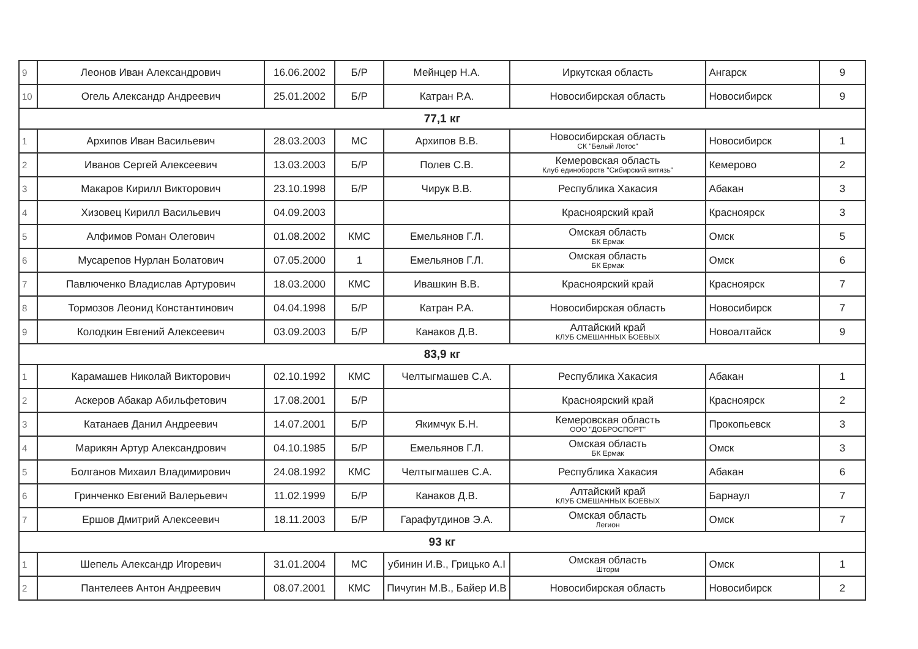| 9 | Леонов Иван Александрович | 16.06.2002 | Б/Р | Мейнцер Н.А. | Иркутская область | Ангарск | 9 |
| 10 | Огель Александр Андреевич | 25.01.2002 | Б/Р | Катран Р.А. | Новосибирская область | Новосибирск | 9 |
| 77,1 кг | | | | | | | |
| 1 | Архипов Иван Васильевич | 28.03.2003 | МС | Архипов В.В. | Новосибирская область СК "Белый Лотос" | Новосибирск | 1 |
| 2 | Иванов Сергей Алексеевич | 13.03.2003 | Б/Р | Полев С.В. | Кемеровская область Клуб единоборств "Сибирский витязь" | Кемерово | 2 |
| 3 | Макаров Кирилл Викторович | 23.10.1998 | Б/Р | Чирук В.В. | Республика Хакасия | Абакан | 3 |
| 4 | Хизовец Кирилл Васильевич | 04.09.2003 | | | Красноярский край | Красноярск | 3 |
| 5 | Алфимов Роман Олегович | 01.08.2002 | КМС | Емельянов Г.Л. | Омская область БК Ермак | Омск | 5 |
| 6 | Мусарепов Нурлан Болатович | 07.05.2000 | 1 | Емельянов Г.Л. | Омская область БК Ермак | Омск | 6 |
| 7 | Павлюченко Владислав Артурович | 18.03.2000 | КМС | Ивашкин В.В. | Красноярский край | Красноярск | 7 |
| 8 | Тормозов Леонид Константинович | 04.04.1998 | Б/Р | Катран Р.А. | Новосибирская область | Новосибирск | 7 |
| 9 | Колодкин Евгений Алексеевич | 03.09.2003 | Б/Р | Канаков Д.В. | Алтайский край КЛУБ СМЕШАННЫХ БОЕВЫХ | Новоалтайск | 9 |
| 83,9 кг | | | | | | | |
| 1 | Карамашев Николай Викторович | 02.10.1992 | КМС | Челтыгмашев С.А. | Республика Хакасия | Абакан | 1 |
| 2 | Аскеров Абакар Абильфетович | 17.08.2001 | Б/Р | | Красноярский край | Красноярск | 2 |
| 3 | Катанаев Данил Андреевич | 14.07.2001 | Б/Р | Якимчук Б.Н. | Кемеровская область ООО "ДОБРОСПОРТ" | Прокопьевск | 3 |
| 4 | Марикян Артур Александрович | 04.10.1985 | Б/Р | Емельянов Г.Л. | Омская область БК Ермак | Омск | 3 |
| 5 | Болганов Михаил Владимирович | 24.08.1992 | КМС | Челтыгмашев С.А. | Республика Хакасия | Абакан | 6 |
| 6 | Гринченко Евгений Валерьевич | 11.02.1999 | Б/Р | Канаков Д.В. | Алтайский край КЛУБ СМЕШАННЫХ БОЕВЫХ | Барнаул | 7 |
| 7 | Ершов Дмитрий Алексеевич | 18.11.2003 | Б/Р | Гарафутдинов Э.А. | Омская область Легион | Омск | 7 |
| 93 кг | | | | | | | |
| 1 | Шепель Александр Игоревич | 31.01.2004 | МС | убинин И.В., Грицько А.І | Омская область Шторм | Омск | 1 |
| 2 | Пантелеев Антон Андреевич | 08.07.2001 | КМС | Пичугин М.В., Байер И.В | Новосибирская область | Новосибирск | 2 |